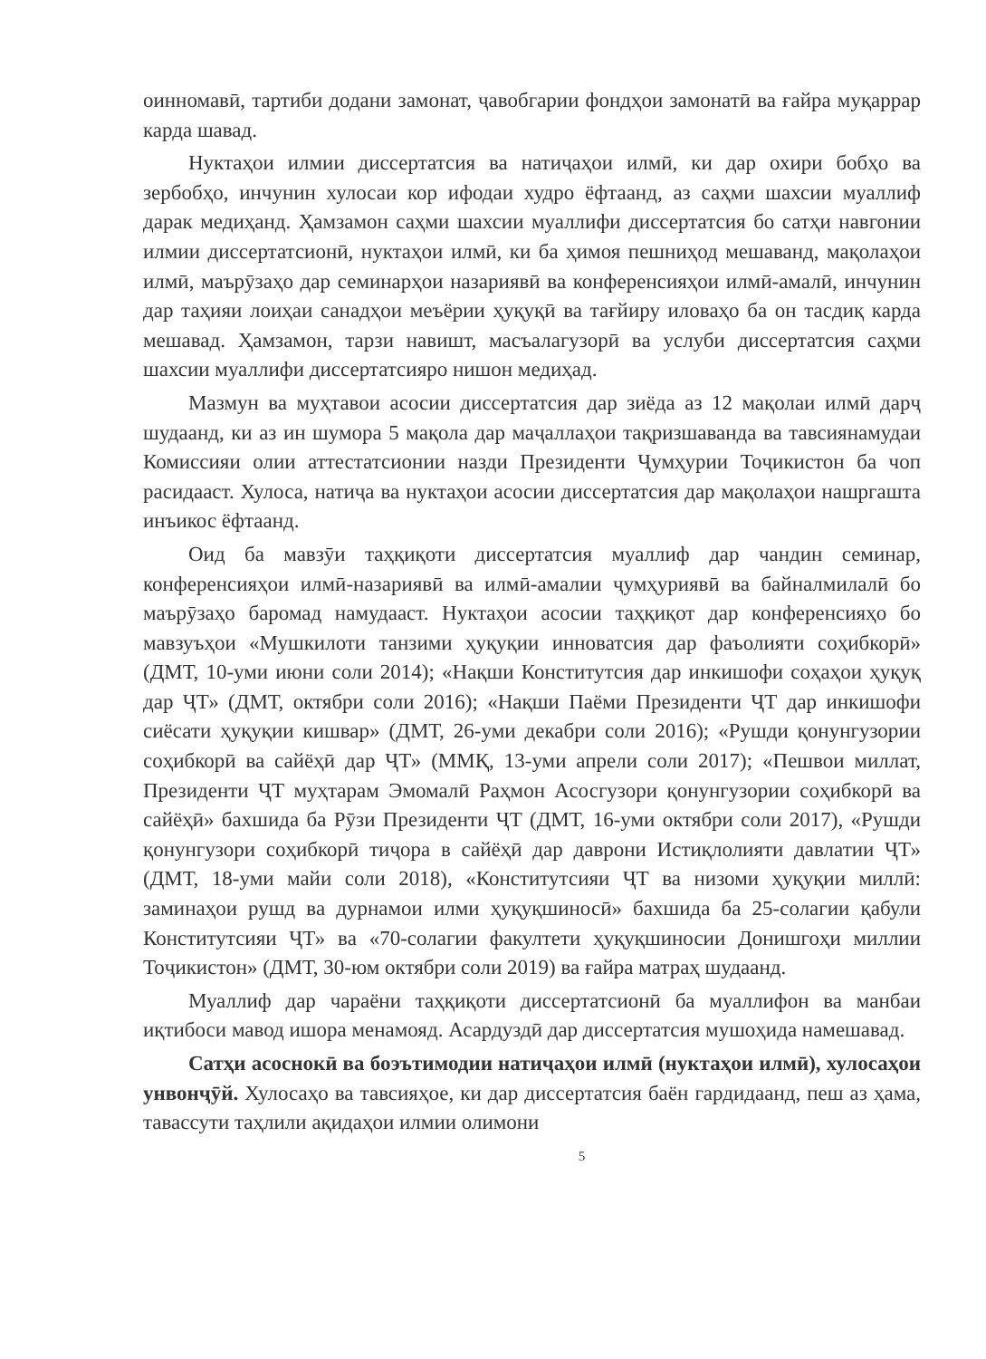оинномавӣ, тартиби додани замонат, ҷавобгарии фондҳои замонатӣ ва ғайра муқаррар карда шавад.
Нуктаҳои илмии диссертатсия ва натиҷаҳои илмӣ, ки дар охири бобҳо ва зербобҳо, инчунин хулосаи кор ифодаи худро ёфтаанд, аз саҳми шахсии муаллиф дарак медиҳанд. Ҳамзамон саҳми шахсии муаллифи диссертатсия бо сатҳи навгонии илмии диссертатсионӣ, нуктаҳои илмӣ, ки ба ҳимоя пешниҳод мешаванд, мақолаҳои илмӣ, маърӯзаҳо дар семинарҳои назариявӣ ва конференсияҳои илмӣ-амалӣ, инчунин дар таҳияи лоиҳаи санадҳои меъёрии ҳуқуқӣ ва тағйиру иловаҳо ба он тасдиқ карда мешавад. Ҳамзамон, тарзи навишт, масъалагузорӣ ва услуби диссертатсия саҳми шахсии муаллифи диссертатсияро нишон медиҳад.
Мазмун ва муҳтавои асосии диссертатсия дар зиёда аз 12 мақолаи илмӣ дарҷ шудаанд, ки аз ин шумора 5 мақола дар маҷаллаҳои тақризшаванда ва тавсиянамудаи Комиссияи олии аттестатсионии назди Президенти Ҷумҳурии Тоҷикистон ба чоп расидааст. Хулоса, натиҷа ва нуктаҳои асосии диссертатсия дар мақолаҳои нашргашта инъикос ёфтаанд.
Оид ба мавзӯи таҳқиқоти диссертатсия муаллиф дар чандин семинар, конференсияҳои илмӣ-назариявӣ ва илмӣ-амалии ҷумҳуриявӣ ва байналмилалӣ бо маърӯзаҳо баромад намудааст. Нуктаҳои асосии таҳқиқот дар конференсияҳо бо мавзуъҳои «Мушкилоти танзими ҳуқуқии инноватсия дар фаъолияти соҳибкорӣ» (ДМТ, 10-уми июни соли 2014); «Нақши Конститутсия дар инкишофи соҳаҳои ҳуқуқ дар ҶТ» (ДМТ, октябри соли 2016); «Нақши Паёми Президенти ҶТ дар инкишофи сиёсати ҳуқуқии кишвар» (ДМТ, 26-уми декабри соли 2016); «Рушди қонунгузории соҳибкорӣ ва сайёҳӣ дар ҶТ» (ММҚ, 13-уми апрели соли 2017); «Пешвои миллат, Президенти ҶТ муҳтарам Эмомалӣ Раҳмон Асосгузори қонунгузории соҳибкорӣ ва сайёҳӣ» бахшида ба Рӯзи Президенти ҶТ (ДМТ, 16-уми октябри соли 2017), «Рушди қонунгузори соҳибкорӣ тиҷора в сайёҳӣ дар даврони Истиқлолияти давлатии ҶТ» (ДМТ, 18-уми майи соли 2018), «Конститутсияи ҶТ ва низоми ҳуқуқии миллӣ: заминаҳои рушд ва дурнамои илми ҳуқуқшиносӣ» бахшида ба 25-солагии қабули Конститутсияи ҶТ» ва «70-солагии факултети ҳуқуқшиносии Донишгоҳи миллии Тоҷикистон» (ДМТ, 30-юм октябри соли 2019) ва ғайра матраҳ шудаанд.
Муаллиф дар чараёни таҳқиқоти диссертатсионӣ ба муаллифон ва манбаи иқтибоси мавод ишора менамояд. Асардуздӣ дар диссертатсия мушоҳида намешавад.
Сатҳи асоснокӣ ва боэътимодии натиҷаҳои илмӣ (нуктаҳои илмӣ), хулосаҳои унвонҷӯй. Хулосаҳо ва тавсияҳое, ки дар диссертатсия баён гардидаанд, пеш аз ҳама, тавассути таҳлили ақидаҳои илмии олимони
5